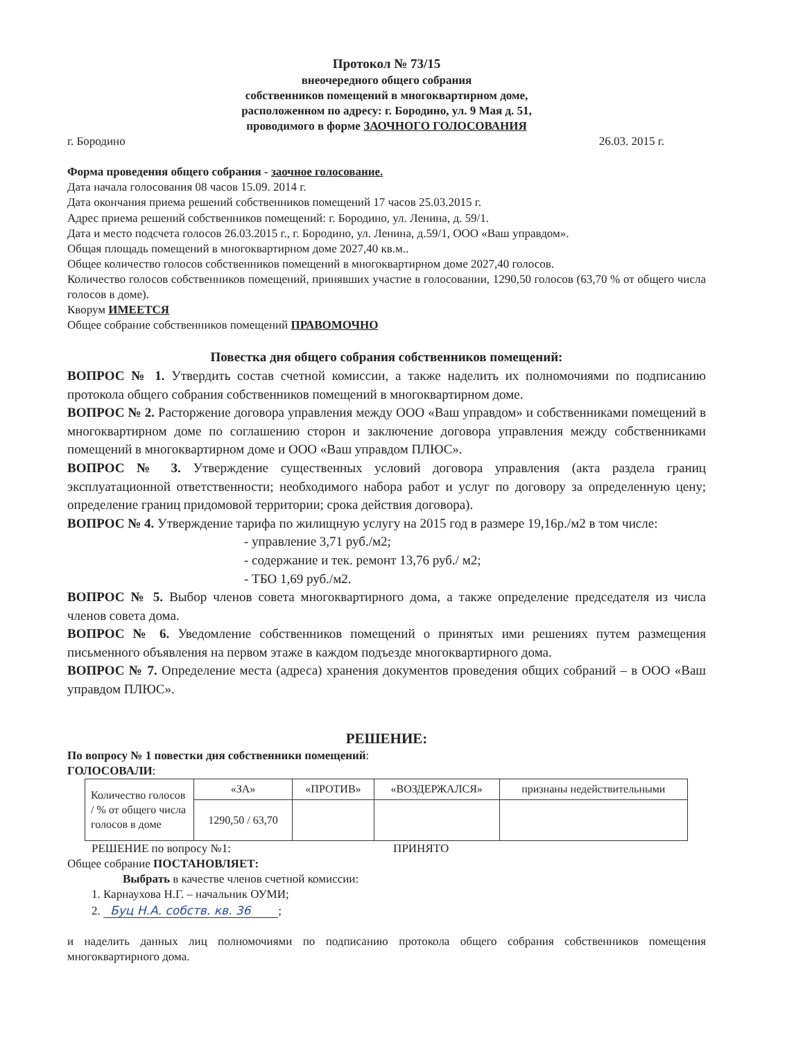Протокол № 73/15
внеочередного общего собрания
собственников помещений в многоквартирном доме,
расположенном по адресу: г. Бородино, ул. 9 Мая д. 51,
проводимого в форме ЗАОЧНОГО ГОЛОСОВАНИЯ
г. Бородино 26.03. 2015 г.
Форма проведения общего собрания - заочное голосование.
Дата начала голосования 08 часов 15.09. 2014 г.
Дата окончания приема решений собственников помещений 17 часов 25.03.2015 г.
Адрес приема решений собственников помещений: г. Бородино, ул. Ленина, д. 59/1.
Дата и место подсчета голосов 26.03.2015 г., г. Бородино, ул. Ленина, д.59/1, ООО «Ваш управдом».
Общая площадь помещений в многоквартирном доме 2027,40 кв.м..
Общее количество голосов собственников помещений в многоквартирном доме 2027,40 голосов.
Количество голосов собственников помещений, принявших участие в голосовании, 1290,50 голосов (63,70 % от общего числа голосов в доме).
Кворум ИМЕЕТСЯ
Общее собрание собственников помещений ПРАВОМОЧНО
Повестка дня общего собрания собственников помещений:
ВОПРОС № 1. Утвердить состав счетной комиссии, а также наделить их полномочиями по подписанию протокола общего собрания собственников помещений в многоквартирном доме.
ВОПРОС № 2. Расторжение договора управления между ООО «Ваш управдом» и собственниками помещений в многоквартирном доме по соглашению сторон и заключение договора управления между собственниками помещений в многоквартирном доме и ООО «Ваш управдом ПЛЮС».
ВОПРОС № 3. Утверждение существенных условий договора управления (акта раздела границ эксплуатационной ответственности; необходимого набора работ и услуг по договору за определенную цену; определение границ придомовой территории; срока действия договора).
ВОПРОС № 4. Утверждение тарифа по жилищную услугу на 2015 год в размере 19,16р./м2 в том числе:
- управление 3,71 руб./м2;
- содержание и тек. ремонт 13,76 руб./ м2;
- ТБО 1,69 руб./м2.
ВОПРОС № 5. Выбор членов совета многоквартирного дома, а также определение председателя из числа членов совета дома.
ВОПРОС № 6. Уведомление собственников помещений о принятых ими решениях путем размещения письменного объявления на первом этаже в каждом подъезде многоквартирного дома.
ВОПРОС № 7. Определение места (адреса) хранения документов проведения общих собраний – в ООО «Ваш управдом ПЛЮС».
РЕШЕНИЕ:
По вопросу № 1 повестки дня собственники помещений:
ГОЛОСОВАЛИ:
| Количество голосов / % от общего числа голосов в доме | «ЗА» | «ПРОТИВ» | «ВОЗДЕРЖАЛСЯ» | признаны недействительными |
| | 1290,50 / 63,70 | | | |
РЕШЕНИЕ по вопросу №1: ПРИНЯТО
Общее собрание ПОСТАНОВЛЯЕТ:
Выбрать в качестве членов счетной комиссии:
1. Карнаухова Н.Г. – начальник ОУМИ;
2. Буц Н.А. собств. кв. 36;
и наделить данных лиц полномочиями по подписанию протокола общего собрания собственников помещения многоквартирного дома.